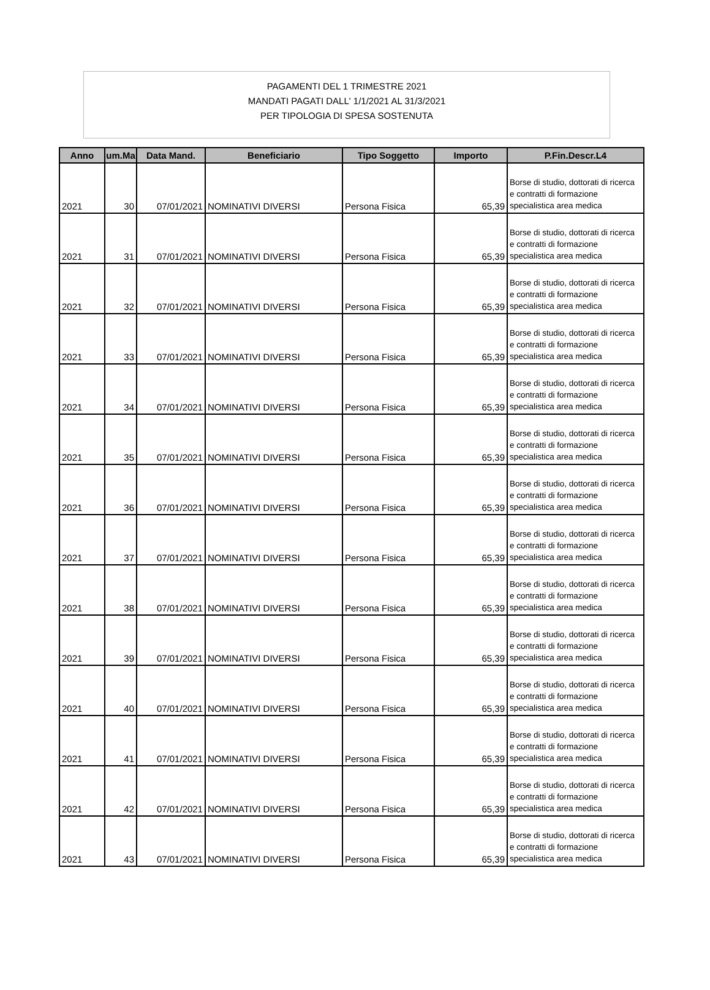PAGAMENTI DEL 1 TRIMESTRE 2021
MANDATI PAGATI DALL' 1/1/2021 AL 31/3/2021
PER TIPOLOGIA DI SPESA SOSTENUTA
| Anno | um.Ma | Data Mand. | Beneficiario | Tipo Soggetto | Importo | P.Fin.Descr.L4 |
| --- | --- | --- | --- | --- | --- | --- |
| 2021 | 30 | 07/01/2021 | NOMINATIVI DIVERSI | Persona Fisica | 65,39 | Borse di studio, dottorati di ricerca e contratti di formazione specialistica area medica |
| 2021 | 31 | 07/01/2021 | NOMINATIVI DIVERSI | Persona Fisica | 65,39 | Borse di studio, dottorati di ricerca e contratti di formazione specialistica area medica |
| 2021 | 32 | 07/01/2021 | NOMINATIVI DIVERSI | Persona Fisica | 65,39 | Borse di studio, dottorati di ricerca e contratti di formazione specialistica area medica |
| 2021 | 33 | 07/01/2021 | NOMINATIVI DIVERSI | Persona Fisica | 65,39 | Borse di studio, dottorati di ricerca e contratti di formazione specialistica area medica |
| 2021 | 34 | 07/01/2021 | NOMINATIVI DIVERSI | Persona Fisica | 65,39 | Borse di studio, dottorati di ricerca e contratti di formazione specialistica area medica |
| 2021 | 35 | 07/01/2021 | NOMINATIVI DIVERSI | Persona Fisica | 65,39 | Borse di studio, dottorati di ricerca e contratti di formazione specialistica area medica |
| 2021 | 36 | 07/01/2021 | NOMINATIVI DIVERSI | Persona Fisica | 65,39 | Borse di studio, dottorati di ricerca e contratti di formazione specialistica area medica |
| 2021 | 37 | 07/01/2021 | NOMINATIVI DIVERSI | Persona Fisica | 65,39 | Borse di studio, dottorati di ricerca e contratti di formazione specialistica area medica |
| 2021 | 38 | 07/01/2021 | NOMINATIVI DIVERSI | Persona Fisica | 65,39 | Borse di studio, dottorati di ricerca e contratti di formazione specialistica area medica |
| 2021 | 39 | 07/01/2021 | NOMINATIVI DIVERSI | Persona Fisica | 65,39 | Borse di studio, dottorati di ricerca e contratti di formazione specialistica area medica |
| 2021 | 40 | 07/01/2021 | NOMINATIVI DIVERSI | Persona Fisica | 65,39 | Borse di studio, dottorati di ricerca e contratti di formazione specialistica area medica |
| 2021 | 41 | 07/01/2021 | NOMINATIVI DIVERSI | Persona Fisica | 65,39 | Borse di studio, dottorati di ricerca e contratti di formazione specialistica area medica |
| 2021 | 42 | 07/01/2021 | NOMINATIVI DIVERSI | Persona Fisica | 65,39 | Borse di studio, dottorati di ricerca e contratti di formazione specialistica area medica |
| 2021 | 43 | 07/01/2021 | NOMINATIVI DIVERSI | Persona Fisica | 65,39 | Borse di studio, dottorati di ricerca e contratti di formazione specialistica area medica |